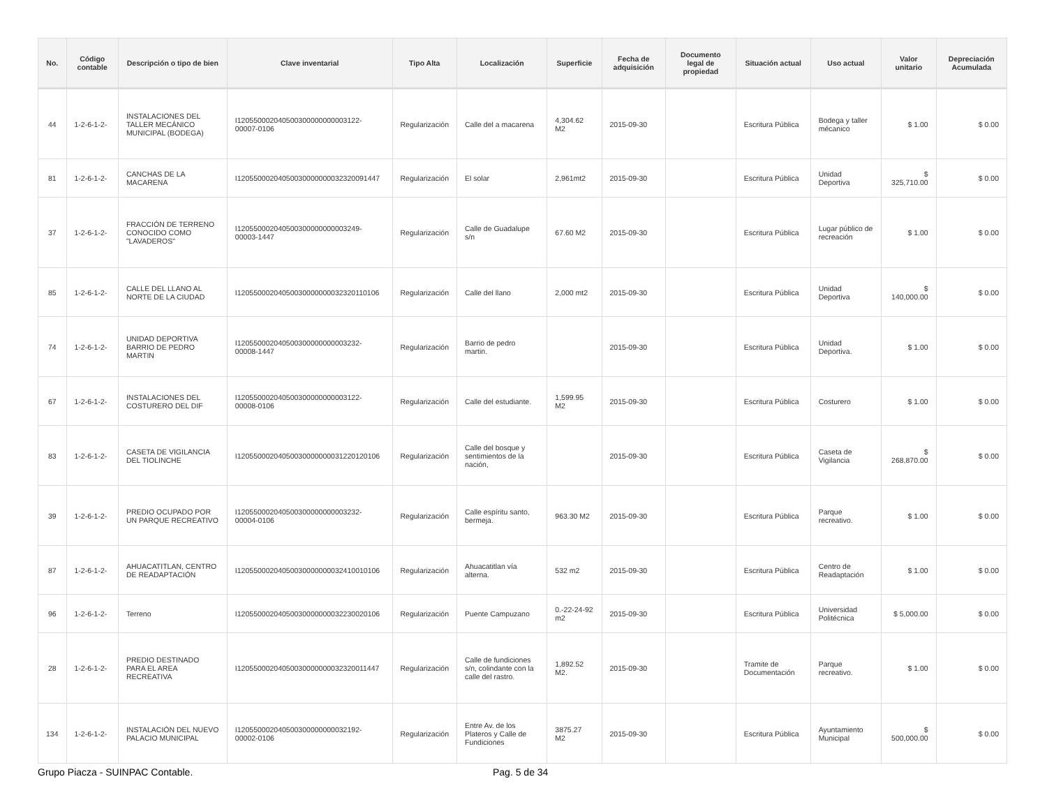| No. | Código contable | Descripción o tipo de bien | Clave inventarial | Tipo Alta | Localización | Superficie | Fecha de adquisición | Documento legal de propiedad | Situación actual | Uso actual | Valor unitario | Depreciación Acumulada |
| --- | --- | --- | --- | --- | --- | --- | --- | --- | --- | --- | --- | --- |
| 44 | 1-2-6-1-2- | INSTALACIONES DEL TALLER MECÁNICO MUNICIPAL (BODEGA) | I120550002040500300000000003122-00007-0106 | Regularización | Calle del a macarena | 4,304.62 M2 | 2015-09-30 | | Escritura Pública | Bodega y taller mécanico | $ 1.00 | $ 0.00 |
| 81 | 1-2-6-1-2- | CANCHAS DE LA MACARENA | I12055000204050030000000032320091447 | Regularización | El solar | 2,961mt2 | 2015-09-30 | | Escritura Pública | Unidad Deportiva | $ 325,710.00 | $ 0.00 |
| 37 | 1-2-6-1-2- | FRACCIÓN DE TERRENO CONOCIDO COMO "LAVADEROS" | I120550002040500300000000003249-00003-1447 | Regularización | Calle de Guadalupe s/n | 67.60 M2 | 2015-09-30 | | Escritura Pública | Lugar público de recreación | $ 1.00 | $ 0.00 |
| 85 | 1-2-6-1-2- | CALLE DEL LLANO AL NORTE DE LA CIUDAD | I12055000204050030000000032320110106 | Regularización | Calle del llano | 2,000 mt2 | 2015-09-30 | | Escritura Pública | Unidad Deportiva | $ 140,000.00 | $ 0.00 |
| 74 | 1-2-6-1-2- | UNIDAD DEPORTIVA BARRIO DE PEDRO MARTIN | I120550002040500300000000003232-00008-1447 | Regularización | Barrio de pedro martin. | | 2015-09-30 | | Escritura Pública | Unidad Deportiva. | $ 1.00 | $ 0.00 |
| 67 | 1-2-6-1-2- | INSTALACIONES DEL COSTURERO DEL DIF | I120550002040500300000000003122-00008-0106 | Regularización | Calle del estudiante. | 1,599.95 M2 | 2015-09-30 | | Escritura Pública | Costurero | $ 1.00 | $ 0.00 |
| 83 | 1-2-6-1-2- | CASETA DE VIGILANCIA DEL TIOLINCHE | I12055000204050030000000031220120106 | Regularización | Calle del bosque y sentimientos de la nación, | | 2015-09-30 | | Escritura Pública | Caseta de Vigilancia | $ 268,870.00 | $ 0.00 |
| 39 | 1-2-6-1-2- | PREDIO OCUPADO POR UN PARQUE RECREATIVO | I120550002040500300000000003232-00004-0106 | Regularización | Calle espíritu santo, bermeja. | 963.30 M2 | 2015-09-30 | | Escritura Pública | Parque recreativo. | $ 1.00 | $ 0.00 |
| 87 | 1-2-6-1-2- | AHUACATITLAN, CENTRO DE READAPTACIÓN | I12055000204050030000000032410010106 | Regularización | Ahuacatitlan vía alterna. | 532 m2 | 2015-09-30 | | Escritura Pública | Centro de Readaptación | $ 1.00 | $ 0.00 |
| 96 | 1-2-6-1-2- | Terreno | I12055000204050030000000032230020106 | Regularización | Puente Campuzano | 0.-22-24-92 m2 | 2015-09-30 | | Escritura Pública | Universidad Politécnica | $ 5,000.00 | $ 0.00 |
| 28 | 1-2-6-1-2- | PREDIO DESTINADO PARA EL AREA RECREATIVA | I12055000204050030000000032320011447 | Regularización | Calle de fundiciones s/n, colindante con la calle del rastro. | 1,892.52 M2. | 2015-09-30 | | Tramite de Documentación | Parque recreativo. | $ 1.00 | $ 0.00 |
| 134 | 1-2-6-1-2- | INSTALACIÓN DEL NUEVO PALACIO MUNICIPAL | I120550002040500300000000032192-00002-0106 | Regularización | Entre Av. de los Plateros y Calle de Fundiciones | 3875.27 M2 | 2015-09-30 | | Escritura Pública | Ayuntamiento Municipal | $ 500,000.00 | $ 0.00 |
Grupo Piacza - SUINPAC Contable. Pag. 5 de 34